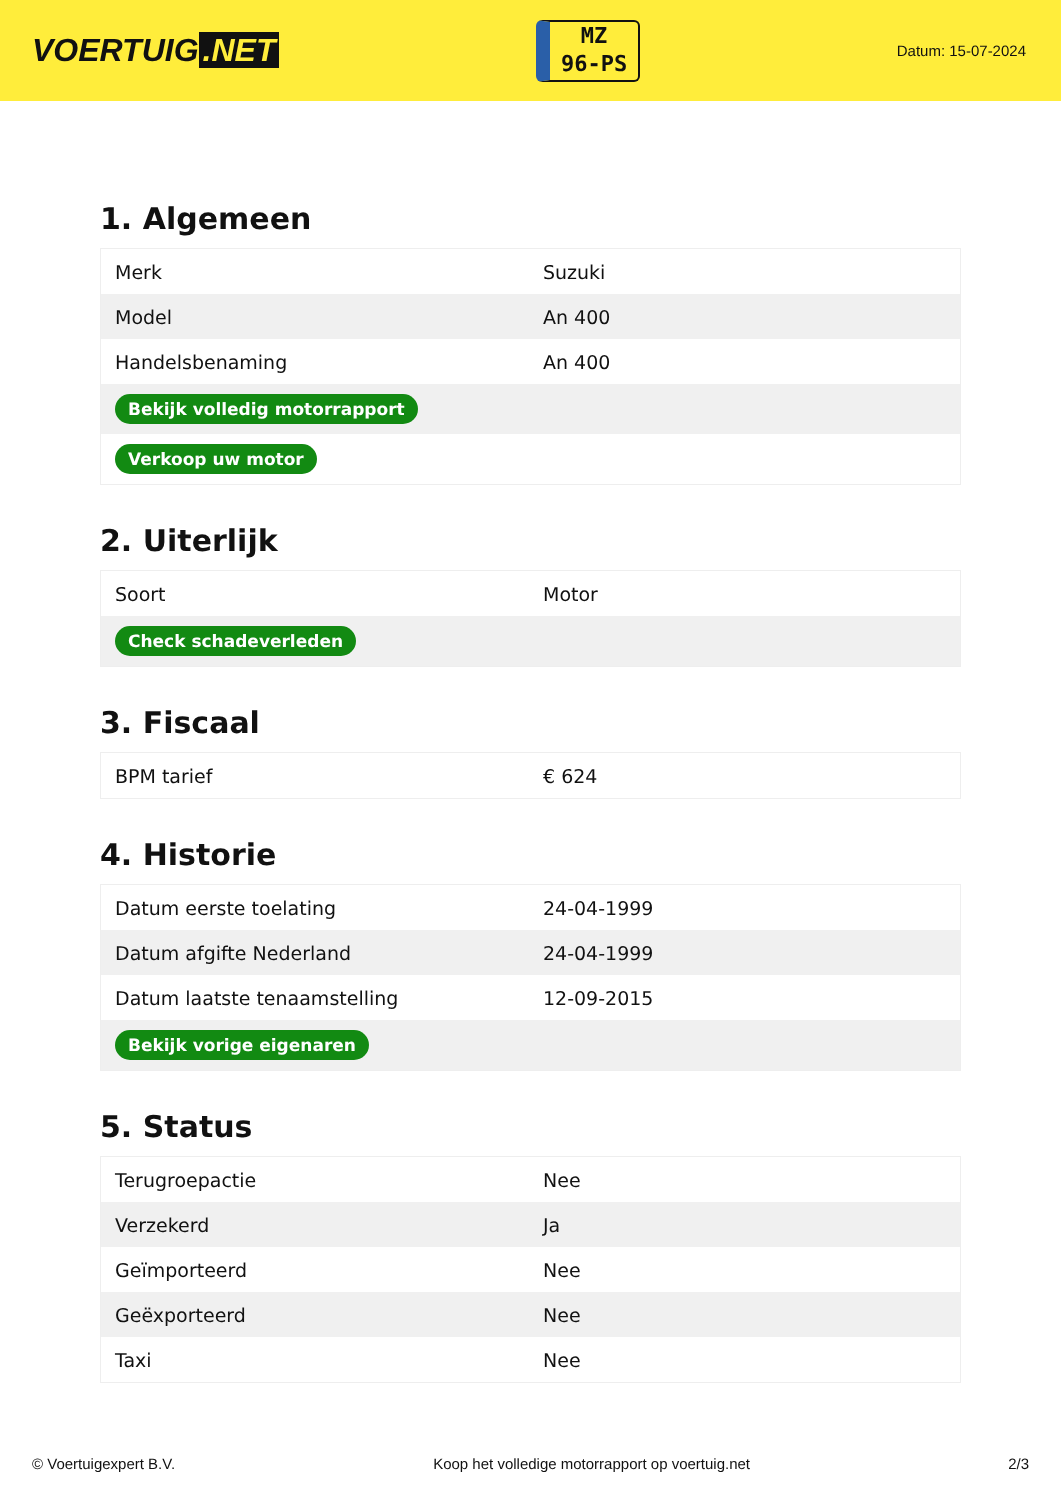VOERTUIG.NET
MZ
96-PS
Datum: 15-07-2024
1. Algemeen
| Merk | Suzuki |
| Model | An 400 |
| Handelsbenaming | An 400 |
| Bekijk volledig motorrapport | |
| Verkoop uw motor | |
2. Uiterlijk
| Soort | Motor |
| Check schadeverleden | |
3. Fiscaal
| BPM tarief | € 624 |
4. Historie
| Datum eerste toelating | 24-04-1999 |
| Datum afgifte Nederland | 24-04-1999 |
| Datum laatste tenaamstelling | 12-09-2015 |
| Bekijk vorige eigenaren | |
5. Status
| Terugroepactie | Nee |
| Verzekerd | Ja |
| Geïmporteerd | Nee |
| Geëxporteerd | Nee |
| Taxi | Nee |
© Voertuigexpert B.V. Koop het volledige motorrapport op voertuig.net 2/3